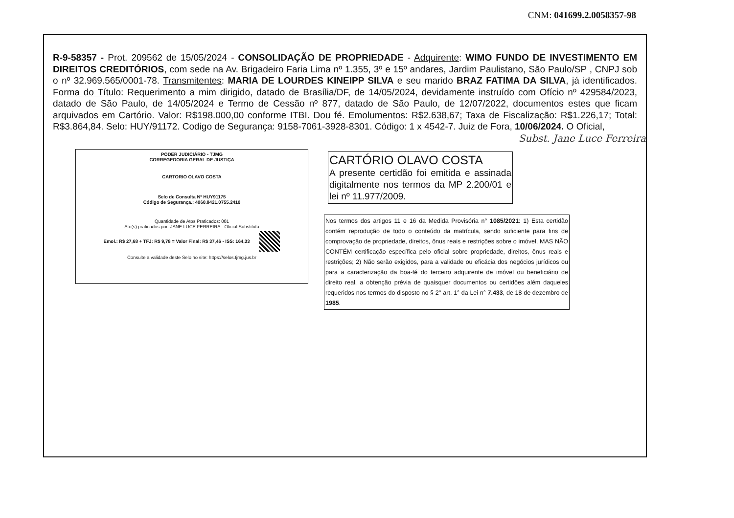CNM: 041699.2.0058357-98
R-9-58357 - Prot. 209562 de 15/05/2024 - CONSOLIDAÇÃO DE PROPRIEDADE - Adquirente: WIMO FUNDO DE INVESTIMENTO EM DIREITOS CREDITÓRIOS, com sede na Av. Brigadeiro Faria Lima nº 1.355, 3º e 15º andares, Jardim Paulistano, São Paulo/SP , CNPJ sob o nº 32.969.565/0001-78. Transmitentes: MARIA DE LOURDES KINEIPP SILVA e seu marido BRAZ FATIMA DA SILVA, já identificados. Forma do Título: Requerimento a mim dirigido, datado de Brasília/DF, de 14/05/2024, devidamente instruído com Ofício nº 429584/2023, datado de São Paulo, de 14/05/2024 e Termo de Cessão nº 877, datado de São Paulo, de 12/07/2022, documentos estes que ficam arquivados em Cartório. Valor: R$198.000,00 conforme ITBI. Dou fé. Emolumentos: R$2.638,67; Taxa de Fiscalização: R$1.226,17; Total: R$3.864,84. Selo: HUY/91172. Codigo de Segurança: 9158-7061-3928-8301. Código: 1 x 4542-7. Juiz de Fora, 10/06/2024. O Oficial,
Subst. Jane Luce Ferreira
PODER JUDICIÁRIO - TJMG
CORREGEDORIA GERAL DE JUSTIÇA
CARTORIO OLAVO COSTA
Selo de Consulta Nº HUY91175
Código de Segurança.: 4060.8421.0755.2410
Quantidade de Atos Praticados: 001
Ato(s) praticados por: JANE LUCE FERREIRA - Oficial Substituta
Emol.: R$ 27,68 + TFJ: R$ 9,78 = Valor Final: R$ 37,46 - ISS: 164,33
Consulte a validade deste Selo no site: https://selos.tjmg.jus.br
CARTÓRIO OLAVO COSTA
A presente certidão foi emitida e assinada digitalmente nos termos da MP 2.200/01 e lei nº 11.977/2009.
Nos termos dos artigos 11 e 16 da Medida Provisória n° 1085/2021: 1) Esta certidão contém reprodução de todo o conteúdo da matrícula, sendo suficiente para fins de comprovação de propriedade, direitos, ônus reais e restrições sobre o imóvel, MAS NÃO CONTÉM certificação específica pelo oficial sobre propriedade, direitos, ônus reais e restrições; 2) Não serão exigidos, para a validade ou eficácia dos negócios jurídicos ou para a caracterização da boa-fé do terceiro adquirente de imóvel ou beneficiário de direito real. a obtenção prévia de quaisquer documentos ou certidões além daqueles requeridos nos termos do disposto no § 2° art. 1° da Lei n° 7.433, de 18 de dezembro de 1985.